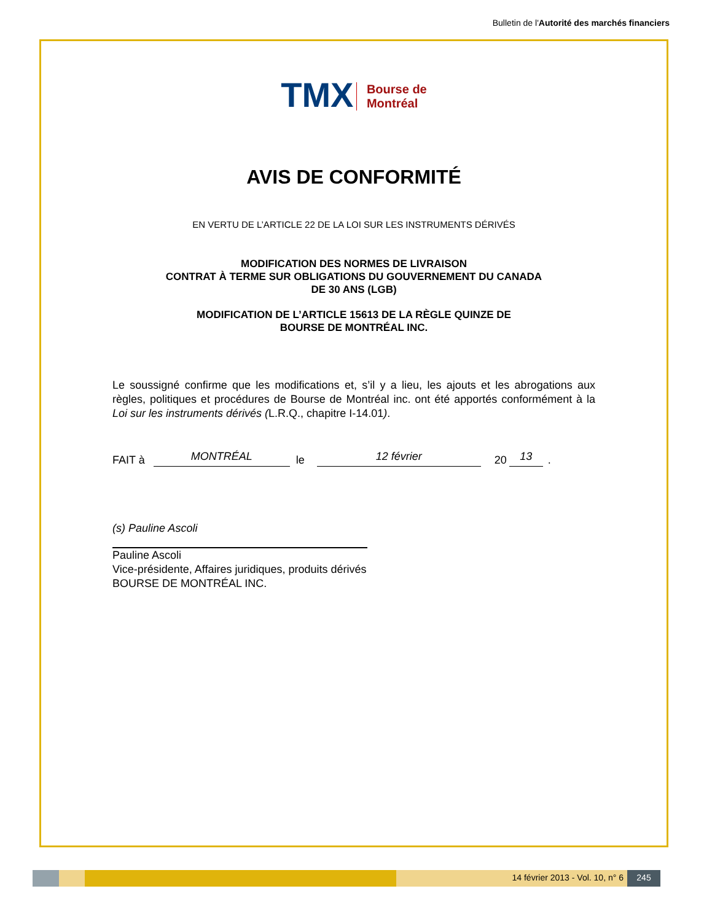Bulletin de l'Autorité des marchés financiers
TMX Bourse de
Montréal
AVIS DE CONFORMITÉ
EN VERTU DE L’ARTICLE 22 DE LA LOI SUR LES INSTRUMENTS DÉRIVÉS
MODIFICATION DES NORMES DE LIVRAISON
CONTRAT À TERME SUR OBLIGATIONS DU GOUVERNEMENT DU CANADA
DE 30 ANS (LGB)
MODIFICATION DE L’ARTICLE 15613 DE LA RÈGLE QUINZE DE
BOURSE DE MONTRÉAL INC.
Le soussigné confirme que les modifications et, s’il y a lieu, les ajouts et les abrogations aux règles, politiques et procédures de Bourse de Montréal inc. ont été apportés conformément à la Loi sur les instruments dérivés (L.R.Q., chapitre I-14.01).
FAIT à MONTRÉAL le 12 février 20 13.
(s) Pauline Ascoli
Pauline Ascoli
Vice-présidente, Affaires juridiques, produits dérivés
BOURSE DE MONTRÉAL INC.
14 février 2013 - Vol. 10, n° 6
245